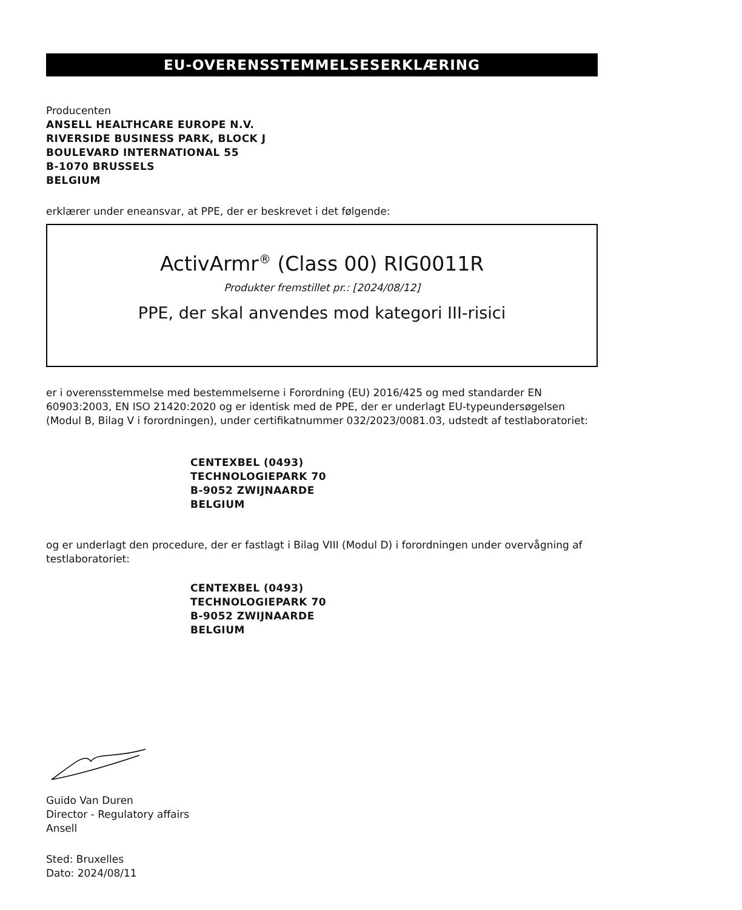EU-OVERENSSTEMMELSESERKLÆRING
Producenten
ANSELL HEALTHCARE EUROPE N.V.
RIVERSIDE BUSINESS PARK, BLOCK J
BOULEVARD INTERNATIONAL 55
B-1070 BRUSSELS
BELGIUM
erklærer under eneansvar, at PPE, der er beskrevet i det følgende:
ActivArmr<sup>®</sup> (Class 00) RIG0011R
Produkter fremstillet pr.: [2024/08/12]
PPE, der skal anvendes mod kategori III-risici
er i overensstemmelse med bestemmelserne i Forordning (EU) 2016/425 og med standarder EN 60903:2003, EN ISO 21420:2020 og er identisk med de PPE, der er underlagt EU-typeundersøgelsen (Modul B, Bilag V i forordningen), under certifikatnummer 032/2023/0081.03, udstedt af testlaboratoriet:
CENTEXBEL (0493)
TECHNOLOGIEPARK 70
B-9052 ZWIJNAARDE
BELGIUM
og er underlagt den procedure, der er fastlagt i Bilag VIII (Modul D) i forordningen under overvågning af testlaboratoriet:
CENTEXBEL (0493)
TECHNOLOGIEPARK 70
B-9052 ZWIJNAARDE
BELGIUM
Guido Van Duren
Director - Regulatory affairs
Ansell
Sted: Bruxelles
Dato: 2024/08/11